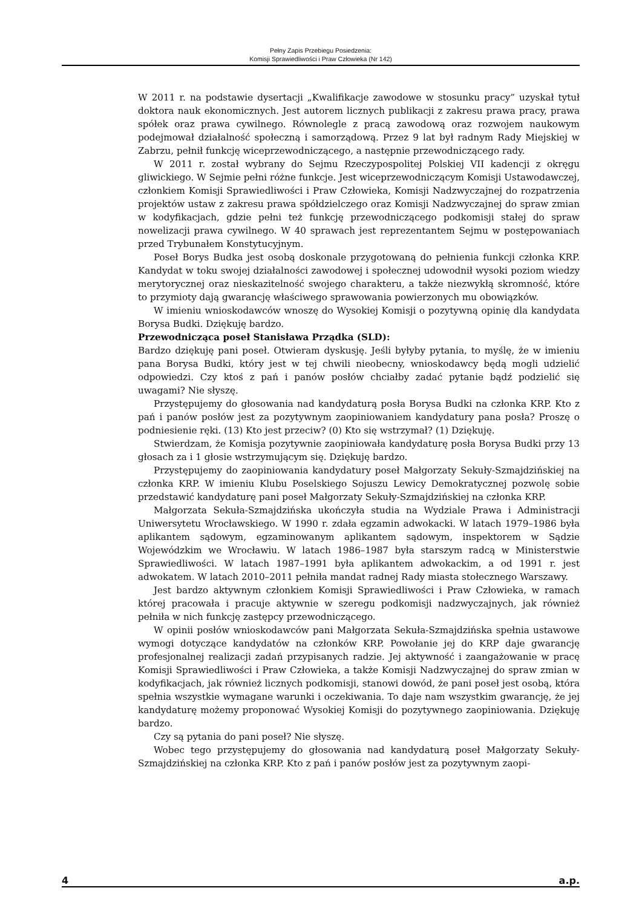Pełny Zapis Przebiegu Posiedzenia:
Komisji Sprawiedliwości i Praw Człowieka (Nr 142)
W 2011 r. na podstawie dysertacji „Kwalifikacje zawodowe w stosunku pracy” uzyskał tytuł doktora nauk ekonomicznych. Jest autorem licznych publikacji z zakresu prawa pracy, prawa spółek oraz prawa cywilnego. Równolegle z pracą zawodową oraz rozwojem naukowym podejmował działalność społeczną i samorządową. Przez 9 lat był radnym Rady Miejskiej w Zabrzu, pełnił funkcję wiceprzewodniczącego, a następnie przewodniczącego rady.
W 2011 r. został wybrany do Sejmu Rzeczypospolitej Polskiej VII kadencji z okręgu gliwickiego. W Sejmie pełni różne funkcje. Jest wiceprzewodniczącym Komisji Ustawodawczej, członkiem Komisji Sprawiedliwości i Praw Człowieka, Komisji Nadzwyczajnej do rozpatrzenia projektów ustaw z zakresu prawa spółdzielczego oraz Komisji Nadzwyczajnej do spraw zmian w kodyfikacjach, gdzie pełni też funkcję przewodniczącego podkomisji stałej do spraw nowelizacji prawa cywilnego. W 40 sprawach jest reprezentantem Sejmu w postępowaniach przed Trybunałem Konstytucyjnym.
Poseł Borys Budka jest osobą doskonale przygotowaną do pełnienia funkcji członka KRP. Kandydat w toku swojej działalności zawodowej i społecznej udowodnił wysoki poziom wiedzy merytorycznej oraz nieskazitelność swojego charakteru, a także niezwykłą skromność, które to przymioty dają gwarancję właściwego sprawowania powierzonych mu obowiązków.
W imieniu wnioskodawców wnoszę do Wysokiej Komisji o pozytywną opinię dla kandydata Borysa Budki. Dziękuję bardzo.
Przewodnicząca poseł Stanisława Prządka (SLD):
Bardzo dziękuję pani poseł. Otwieram dyskusję. Jeśli byłyby pytania, to myślę, że w imieniu pana Borysa Budki, który jest w tej chwili nieobecny, wnioskodawcy będą mogli udzielić odpowiedzi. Czy ktoś z pań i panów posłów chciałby zadać pytanie bądź podzielić się uwagami? Nie słyszę.
Przystępujemy do głosowania nad kandydaturą posła Borysa Budki na członka KRP. Kto z pań i panów posłów jest za pozytywnym zaopiniowaniem kandydatury pana posła? Proszę o podniesienie ręki. (13) Kto jest przeciw? (0) Kto się wstrzymał? (1) Dziękuję.
Stwierdzam, że Komisja pozytywnie zaopiniowała kandydaturę posła Borysa Budki przy 13 głosach za i 1 głosie wstrzymującym się. Dziękuję bardzo.
Przystępujemy do zaopiniowania kandydatury poseł Małgorzaty Sekuły-Szmajdzińskiej na członka KRP. W imieniu Klubu Poselskiego Sojuszu Lewicy Demokratycznej pozwolę sobie przedstawić kandydaturę pani poseł Małgorzaty Sekuły-Szmajdzińskiej na członka KRP.
Małgorzata Sekuła-Szmajdzińska ukończyła studia na Wydziale Prawa i Administracji Uniwersytetu Wrocławskiego. W 1990 r. zdała egzamin adwokacki. W latach 1979–1986 była aplikantem sądowym, egzaminowanym aplikantem sądowym, inspektorem w Sądzie Wojewódzkim we Wrocławiu. W latach 1986–1987 była starszym radcą w Ministerstwie Sprawiedliwości. W latach 1987–1991 była aplikantem adwokackim, a od 1991 r. jest adwokatem. W latach 2010–2011 pełniła mandat radnej Rady miasta stołecznego Warszawy.
Jest bardzo aktywnym członkiem Komisji Sprawiedliwości i Praw Człowieka, w ramach której pracowała i pracuje aktywnie w szeregu podkomisji nadzwyczajnych, jak również pełniła w nich funkcję zastępcy przewodniczącego.
W opinii posłów wnioskodawców pani Małgorzata Sekuła-Szmajdzińska spełnia ustawowe wymogi dotyczące kandydatów na członków KRP. Powołanie jej do KRP daje gwarancję profesjonalnej realizacji zadań przypisanych radzie. Jej aktywność i zaangażowanie w pracę Komisji Sprawiedliwości i Praw Człowieka, a także Komisji Nadzwyczajnej do spraw zmian w kodyfikacjach, jak również licznych podkomisji, stanowi dowód, że pani poseł jest osobą, która spełnia wszystkie wymagane warunki i oczekiwania. To daje nam wszystkim gwarancję, że jej kandydaturę możemy proponować Wysokiej Komisji do pozytywnego zaopiniowania. Dziękuję bardzo.
Czy są pytania do pani poseł? Nie słyszę.
Wobec tego przystępujemy do głosowania nad kandydaturą poseł Małgorzaty Sekuły-Szmajdzińskiej na członka KRP. Kto z pań i panów posłów jest za pozytywnym zaopi-
4 a.p.